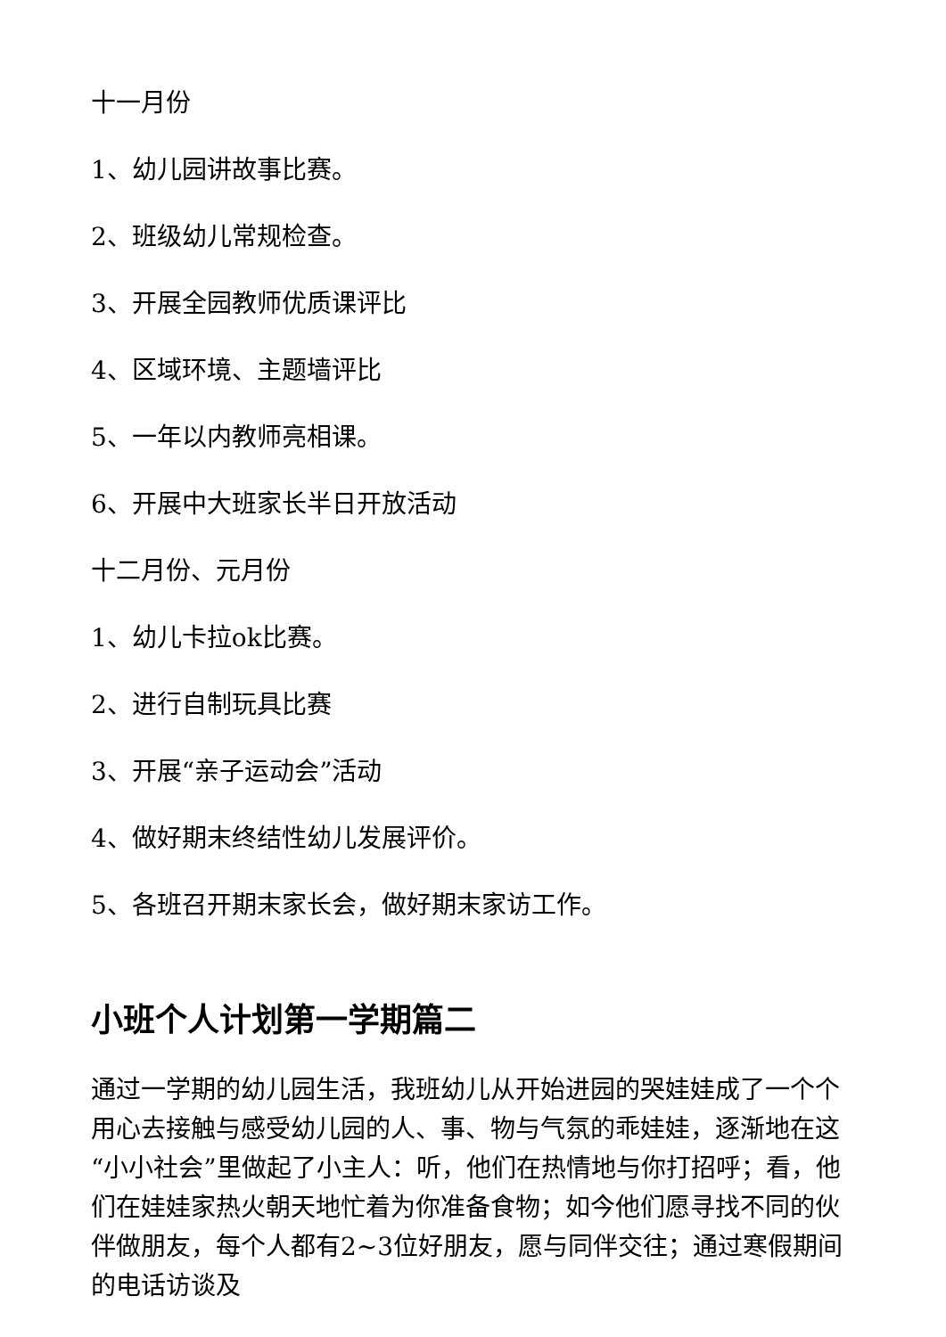十一月份
1、幼儿园讲故事比赛。
2、班级幼儿常规检查。
3、开展全园教师优质课评比
4、区域环境、主题墙评比
5、一年以内教师亮相课。
6、开展中大班家长半日开放活动
十二月份、元月份
1、幼儿卡拉ok比赛。
2、进行自制玩具比赛
3、开展“亲子运动会”活动
4、做好期末终结性幼儿发展评价。
5、各班召开期末家长会，做好期末家访工作。
小班个人计划第一学期篇二
通过一学期的幼儿园生活，我班幼儿从开始进园的哭娃娃成了一个个用心去接触与感受幼儿园的人、事、物与气氛的乖娃娃，逐渐地在这“小小社会”里做起了小主人：听，他们在热情地与你打招呼；看，他们在娃娃家热火朝天地忙着为你准备食物；如今他们愿寻找不同的伙伴做朋友，每个人都有2~3位好朋友，愿与同伴交往；通过寒假期间的电话访谈及